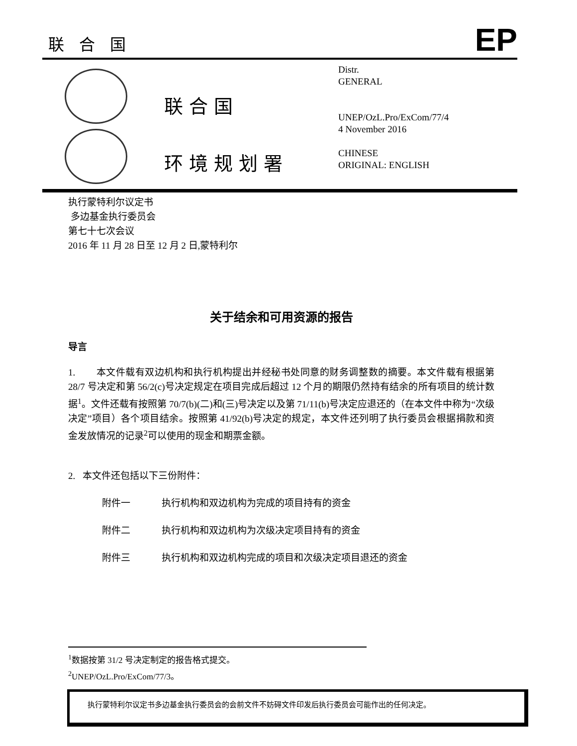联合国
EP
联合国
环境规划署
Distr.
GENERAL
UNEP/OzL.Pro/ExCom/77/4
4 November 2016
CHINESE
ORIGINAL: ENGLISH
执行蒙特利尔议定书
多边基金执行委员会
第七十七次会议
2016 年 11 月 28 日至 12 月 2 日,蒙特利尔
关于结余和可用资源的报告
导言
1. 本文件载有双边机构和执行机构提出并经秘书处同意的财务调整数的摘要。本文件载有根据第 28/7 号决定和第 56/2(c)号决定规定在项目完成后超过 12 个月的期限仍然持有结余的所有项目的统计数据<sup>1</sup>。文件还载有按照第 70/7(b)(二)和(三)号决定以及第 71/11(b)号决定应退还的（在本文件中称为“次级决定”项目）各个项目结余。按照第 41/92(b)号决定的规定，本文件还列明了执行委员会根据捐款和资金发放情况的记录<sup>2</sup>可以使用的现金和期票金额。
2. 本文件还包括以下三份附件：
附件一 执行机构和双边机构为完成的项目持有的资金
附件二 执行机构和双边机构为次级决定项目持有的资金
附件三 执行机构和双边机构完成的项目和次级决定项目退还的资金
<sup>1</sup> 数据按第 31/2 号决定制定的报告格式提交。
<sup>2</sup> UNEP/OzL.Pro/ExCom/77/3。
执行蒙特利尔议定书多边基金执行委员会的会前文件不妨碍文件印发后执行委员会可能作出的任何决定。